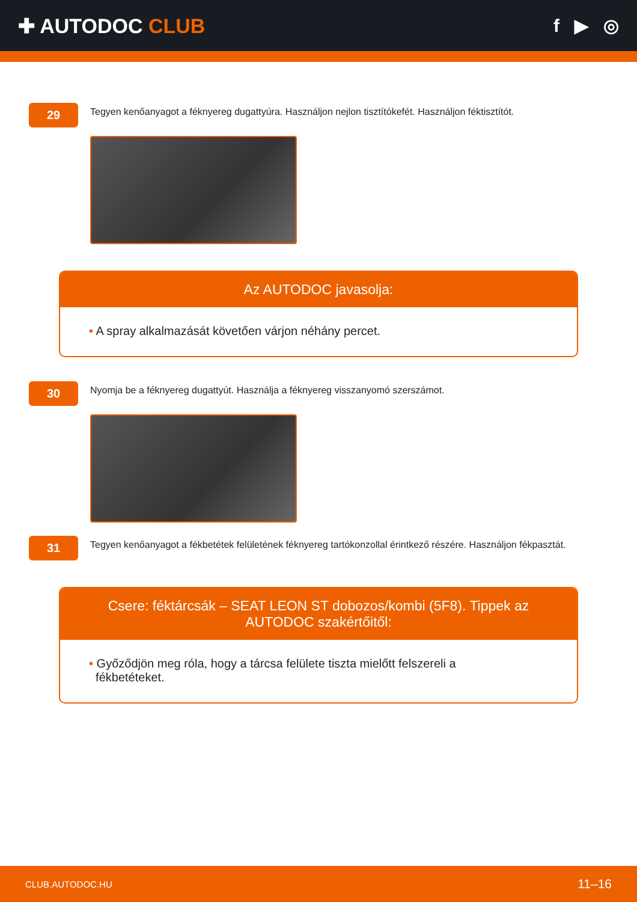✚ AUTODOC CLUB f ▶ ◎
29
Tegyen kenőanyagot a féknyereg dugattyúra. Használjon nejlon tisztítókefét. Használjon féktisztítót.
Az AUTODOC javasolja:
• A spray alkalmazását követően várjon néhány percet.
30
Nyomja be a féknyereg dugattyút. Használja a féknyereg visszanyomó szerszámot.
31
Tegyen kenőanyagot a fékbetétek felületének féknyereg tartókonzollal érintkező részére. Használjon fékpasztát.
Csere: féktárcsák – SEAT LEON ST dobozos/kombi (5F8). Tippek az AUTODOC szakértőitől:
• Győződjön meg róla, hogy a tárcsa felülete tiszta mielőtt felszereli a
fékbetéteket.
CLUB.AUTODOC.HU 11–16